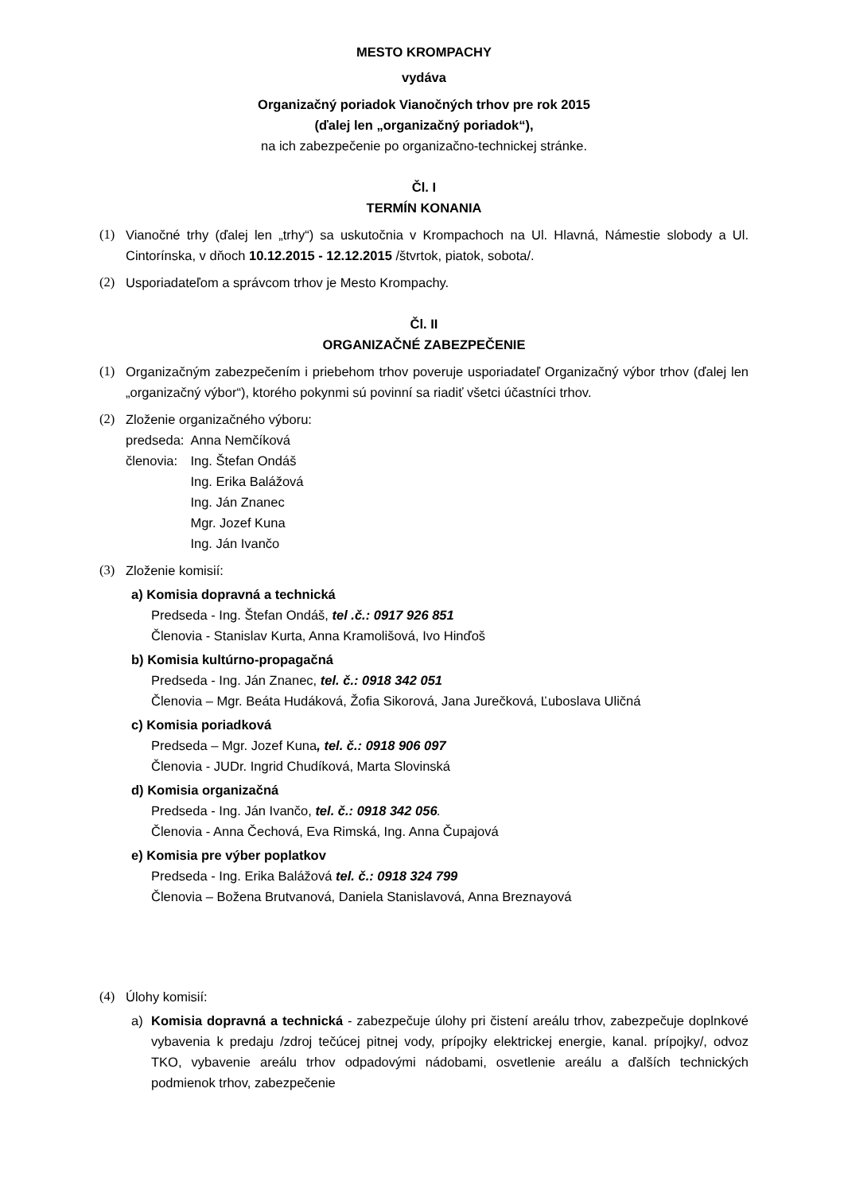MESTO KROMPACHY
vydáva
Organizačný poriadok Vianočných trhov pre rok 2015
(ďalej len „organizačný poriadok“),
na ich zabezpečenie po organizačno-technickej stránke.
Čl. I
TERMÍN KONANIA
(1) Vianočné trhy (ďalej len „trhy“) sa uskutočnia v Krompachoch na Ul. Hlavná, Námestie slobody a Ul. Cintorínska, v dňoch 10.12.2015 - 12.12.2015 /štvrtok, piatok, sobota/.
(2) Usporiadateľom a správcom trhov je Mesto Krompachy.
Čl. II
ORGANIZAČNÉ ZABEZPEČENIE
(1) Organizačným zabezpečením i priebehom trhov poveruje usporiadateľ Organizačný výbor trhov (ďalej len „organizačný výbor“), ktorého pokynmi sú povinní sa riadiť všetci účastníci trhov.
(2) Zloženie organizačného výboru:
| predseda: | Anna Nemčíková |
| členovia: | Ing. Štefan Ondáš |
| | Ing. Erika Balážová |
| | Ing. Ján Znanec |
| | Mgr. Jozef Kuna |
| | Ing. Ján Ivančo |
(3) Zloženie komisií:
a) Komisia dopravná a technická
Predseda - Ing. Štefan Ondáš, tel .č.: 0917 926 851
Členovia - Stanislav Kurta, Anna Kramolišová, Ivo Hinďoš
b) Komisia kultúrno-propagačná
Predseda - Ing. Ján Znanec, tel. č.: 0918 342 051
Členovia – Mgr. Beáta Hudáková, Žofia Sikorová, Jana Jurečková, Ľuboslava Uličná
c) Komisia poriadková
Predseda – Mgr. Jozef Kuna, tel. č.: 0918 906 097
Členovia - JUDr. Ingrid Chudíková, Marta Slovinská
d) Komisia organizačná
Predseda - Ing. Ján Ivančo, tel. č.: 0918 342 056.
Členovia - Anna Čechová, Eva Rimská, Ing. Anna Čupajová
e) Komisia pre výber poplatkov
Predseda - Ing. Erika Balážová tel. č.: 0918 324 799
Členovia – Božena Brutvanová, Daniela Stanislavová, Anna Breznayová
(4) Úlohy komisií:
a) Komisia dopravná a technická - zabezpečuje úlohy pri čistení areálu trhov, zabezpečuje doplnkové vybavenia k predaju /zdroj tečúcej pitnej vody, prípojky elektrickej energie, kanal. prípojky/, odvoz TKO, vybavenie areálu trhov odpadovými nádobami, osvetlenie areálu a ďalších technických podmienok trhov, zabezpečenie